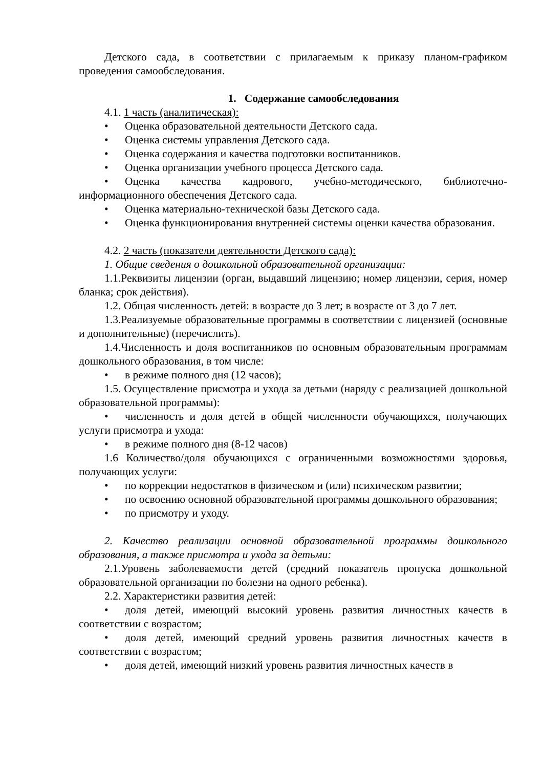Детского сада, в соответствии с прилагаемым к приказу планом-графиком проведения самообследования.
1. Содержание самообследования
4.1. 1 часть (аналитическая):
• Оценка образовательной деятельности Детского сада.
• Оценка системы управления Детского сада.
• Оценка содержания и качества подготовки воспитанников.
• Оценка организации учебного процесса Детского сада.
• Оценка качества кадрового, учебно-методического, библиотечно-информационного обеспечения Детского сада.
• Оценка материально-технической базы Детского сада.
• Оценка функционирования внутренней системы оценки качества образования.
4.2. 2 часть (показатели деятельности Детского сада):
1. Общие сведения о дошкольной образовательной организации:
1.1.Реквизиты лицензии (орган, выдавший лицензию; номер лицензии, серия, номер бланка; срок действия).
1.2. Общая численность детей: в возрасте до 3 лет; в возрасте от 3 до 7 лет.
1.3.Реализуемые образовательные программы в соответствии с лицензией (основные и дополнительные) (перечислить).
1.4.Численность и доля воспитанников по основным образовательным программам дошкольного образования, в том числе:
• в режиме полного дня (12 часов);
1.5. Осуществление присмотра и ухода за детьми (наряду с реализацией дошкольной образовательной программы):
• численность и доля детей в общей численности обучающихся, получающих услуги присмотра и ухода:
• в режиме полного дня (8-12 часов)
1.6 Количество/доля обучающихся с ограниченными возможностями здоровья, получающих услуги:
• по коррекции недостатков в физическом и (или) психическом развитии;
• по освоению основной образовательной программы дошкольного образования;
• по присмотру и уходу.
2. Качество реализации основной образовательной программы дошкольного образования, а также присмотра и ухода за детьми:
2.1.Уровень заболеваемости детей (средний показатель пропуска дошкольной образовательной организации по болезни на одного ребенка).
2.2. Характеристики развития детей:
• доля детей, имеющий высокий уровень развития личностных качеств в соответствии с возрастом;
• доля детей, имеющий средний уровень развития личностных качеств в соответствии с возрастом;
• доля детей, имеющий низкий уровень развития личностных качеств в